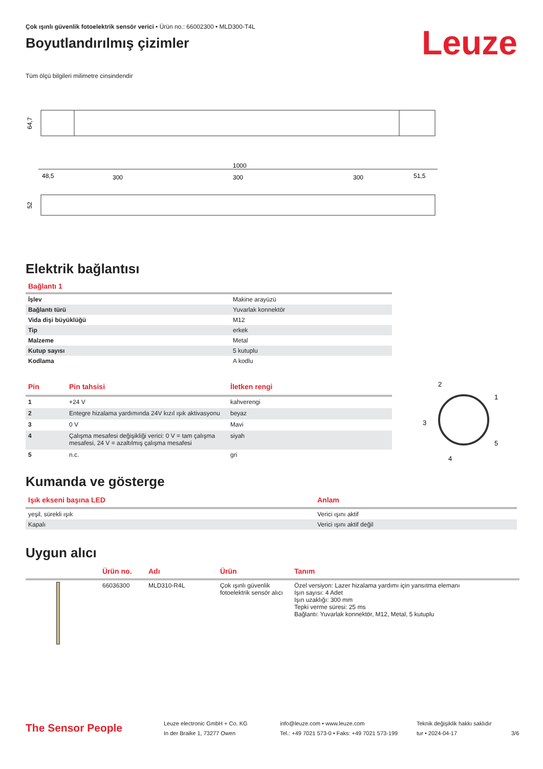Çok ışınlı güvenlik fotoelektrik sensör verici • Ürün no.: 66002300 • MLD300-T4L
Boyutlandırılmış çizimler
Leuze
Tüm ölçü bilgileri milimetre cinsindendir
64,7
1000
48,5
300
300
300
51,5
52
Elektrik bağlantısı
Bağlantı 1
| İşlev | Makine arayüzü |
| Bağlantı türü | Yuvarlak konnektör |
| Vida dişi büyüklüğü | M12 |
| Tip | erkek |
| Malzeme | Metal |
| Kutup sayısı | 5 kutuplu |
| Kodlama | A kodlu |
| Pin | Pin tahsisi | İletken rengi |
| --- | --- | --- |
| 1 | +24 V | kahverengi |
| 2 | Entegre hizalama yardımında 24V kızıl ışık aktivasyonu | beyaz |
| 3 | 0 V | Mavi |
| 4 | Çalışma mesafesi değişikliği verici: 0 V = tam çalışma mesafesi, 24 V = azaltılmış çalışma mesafesi | siyah |
| 5 | n.c. | gri |
2
1
3
5
4
Kumanda ve gösterge
| Işık ekseni başına LED | Anlam |
| --- | --- |
| yeşil, sürekli ışık | Verici ışını aktif |
| Kapalı | Verici ışını aktif değil |
Uygun alıcı
| | Ürün no. | Adı | Ürün | Tanım |
| --- | --- | --- | --- | --- |
| | 66036300 | MLD310-R4L | Çok ışınlı güvenlik fotoelektrik sensör alıcı | Özel versiyon: Lazer hizalama yardımı için yansıtma elemanı Işın sayısı: 4 Adet Işın uzaklığı: 300 mm Tepki verme süresi: 25 ms Bağlantı: Yuvarlak konnektör, M12, Metal, 5 kutuplu |
The Sensor People
Leuze electronic GmbH + Co. KG
In der Braike 1, 73277 Owen
info@leuze.com • www.leuze.com
Tel.: +49 7021 573-0 • Faks: +49 7021 573-199
Teknik değişiklik hakkı saklıdır
tur • 2024-04-17
3/6